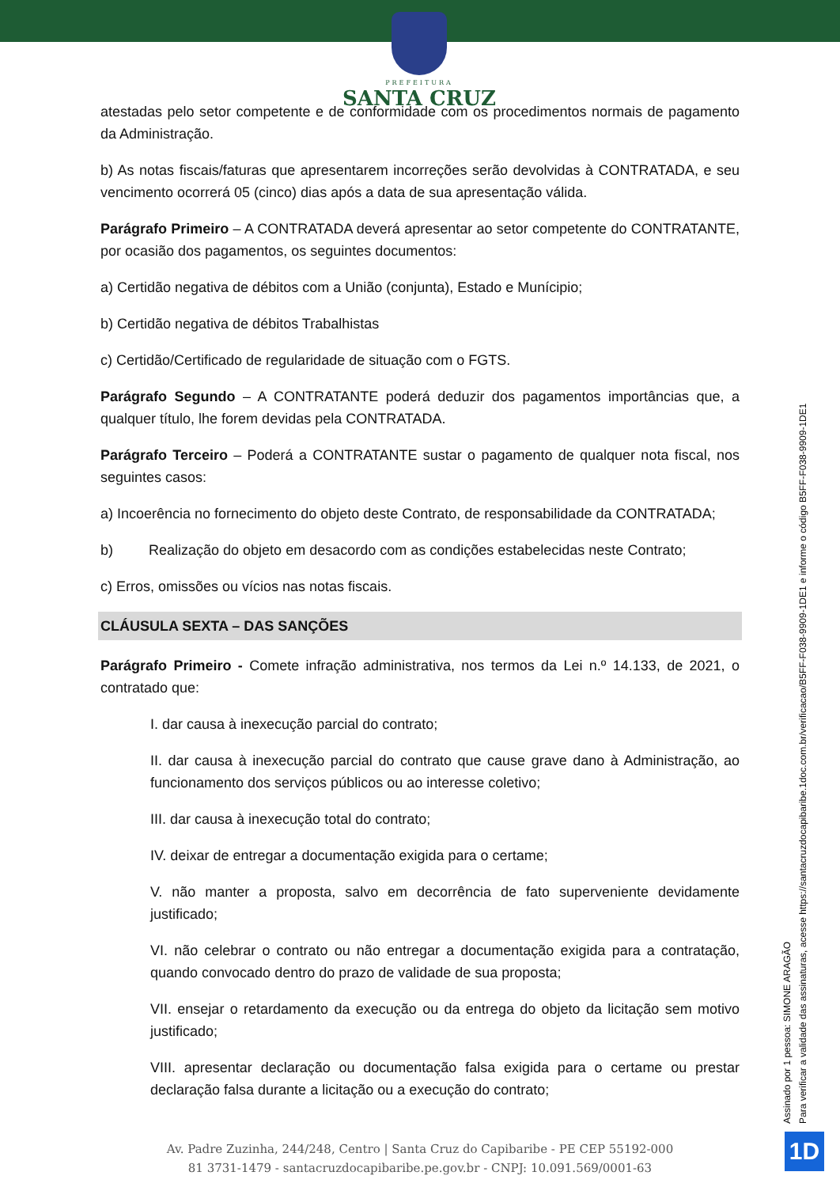PREFEITURA
SANTA CRUZ
atestadas pelo setor competente e de conformidade com os procedimentos normais de pagamento da Administração.
b) As notas fiscais/faturas que apresentarem incorreções serão devolvidas à CONTRATADA, e seu vencimento ocorrerá 05 (cinco) dias após a data de sua apresentação válida.
Parágrafo Primeiro – A CONTRATADA deverá apresentar ao setor competente do CONTRATANTE, por ocasião dos pagamentos, os seguintes documentos:
a) Certidão negativa de débitos com a União (conjunta), Estado e Munícipio;
b) Certidão negativa de débitos Trabalhistas
c) Certidão/Certificado de regularidade de situação com o FGTS.
Parágrafo Segundo – A CONTRATANTE poderá deduzir dos pagamentos importâncias que, a qualquer título, lhe forem devidas pela CONTRATADA.
Parágrafo Terceiro – Poderá a CONTRATANTE sustar o pagamento de qualquer nota fiscal, nos seguintes casos:
a) Incoerência no fornecimento do objeto deste Contrato, de responsabilidade da CONTRATADA;
b) Realização do objeto em desacordo com as condições estabelecidas neste Contrato;
c) Erros, omissões ou vícios nas notas fiscais.
CLÁUSULA SEXTA – DAS SANÇÕES
Parágrafo Primeiro - Comete infração administrativa, nos termos da Lei n.º 14.133, de 2021, o contratado que:
I. dar causa à inexecução parcial do contrato;
II. dar causa à inexecução parcial do contrato que cause grave dano à Administração, ao funcionamento dos serviços públicos ou ao interesse coletivo;
III. dar causa à inexecução total do contrato;
IV. deixar de entregar a documentação exigida para o certame;
V. não manter a proposta, salvo em decorrência de fato superveniente devidamente justificado;
VI. não celebrar o contrato ou não entregar a documentação exigida para a contratação, quando convocado dentro do prazo de validade de sua proposta;
VII. ensejar o retardamento da execução ou da entrega do objeto da licitação sem motivo justificado;
VIII. apresentar declaração ou documentação falsa exigida para o certame ou prestar declaração falsa durante a licitação ou a execução do contrato;
Assinado por 1 pessoa: SIMONE ARAGÃO
Para verificar a validade das assinaturas, acesse https://santacruzdocapibaribe.1doc.com.br/verificacao/B5FF-F038-9909-1DE1 e informe o código B5FF-F038-9909-1DE1
Av. Padre Zuzinha, 244/248, Centro | Santa Cruz do Capibaribe - PE CEP 55192-000
81 3731-1479 - santacruzdocapibaribe.pe.gov.br - CNPJ: 10.091.569/0001-63
1D